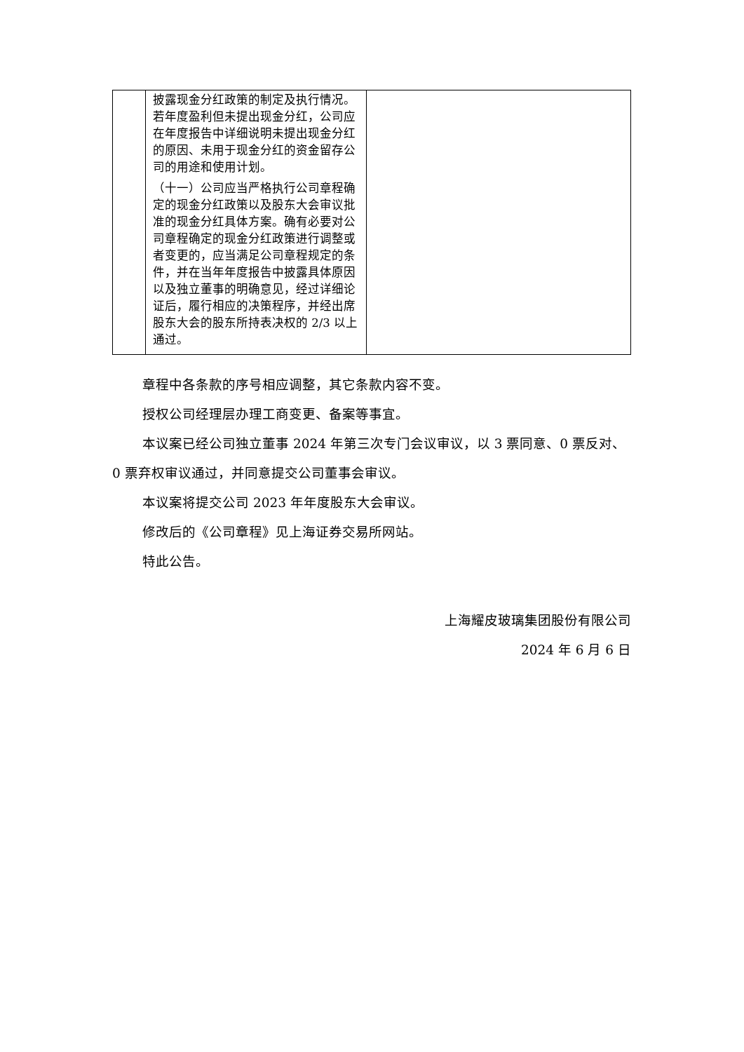| | 披露现金分红政策的制定及执行情况。若年度盈利但未提出现金分红，公司应在年度报告中详细说明未提出现金分红的原因、未用于现金分红的资金留存公司的用途和使用计划。 （十一）公司应当严格执行公司章程确定的现金分红政策以及股东大会审议批准的现金分红具体方案。确有必要对公司章程确定的现金分红政策进行调整或者变更的，应当满足公司章程规定的条件，并在当年年度报告中披露具体原因以及独立董事的明确意见，经过详细论证后，履行相应的决策程序，并经出席股东大会的股东所持表决权的 2/3 以上通过。 | |
章程中各条款的序号相应调整，其它条款内容不变。
授权公司经理层办理工商变更、备案等事宜。
本议案已经公司独立董事 2024 年第三次专门会议审议，以 3 票同意、0 票反对、0 票弃权审议通过，并同意提交公司董事会审议。
本议案将提交公司 2023 年年度股东大会审议。
修改后的《公司章程》见上海证券交易所网站。
特此公告。
上海耀皮玻璃集团股份有限公司
2024 年 6 月 6 日